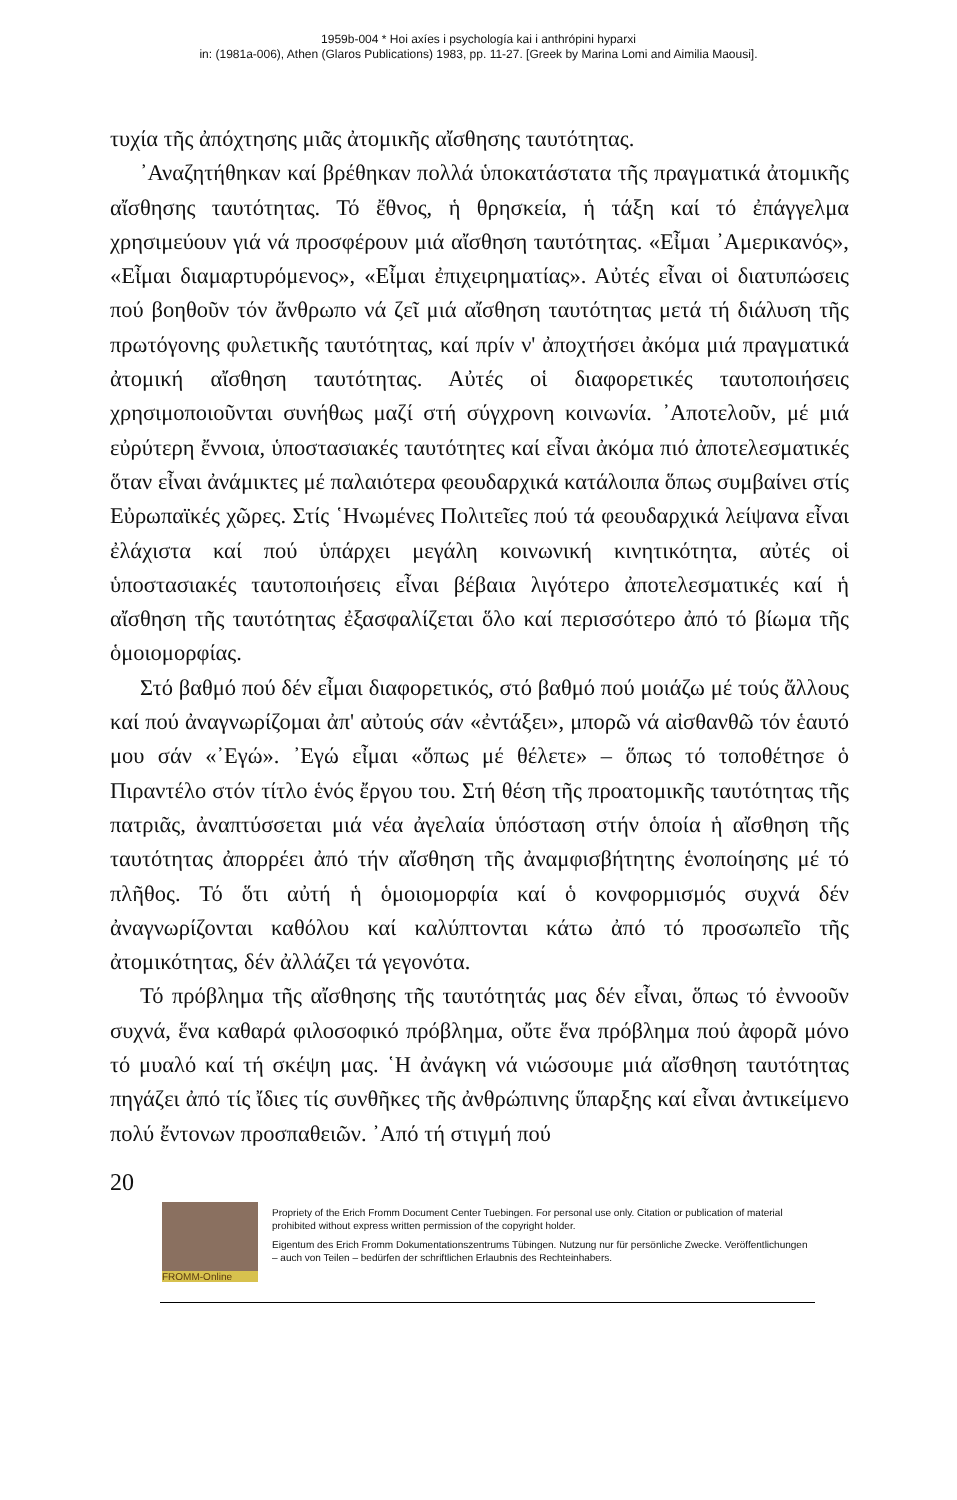1959b-004 * Hoi axíes i psychología kai i anthrópini hyparxi
in: (1981a-006), Athen (Glaros Publications) 1983, pp. 11-27. [Greek by Marina Lomi and Aimilia Maousi].
τυχία τῆς ἀπόχτησης μιᾶς ἀτομικῆς αἴσθησης ταυτότητας.
᾿Αναζητήθηκαν καί βρέθηκαν πολλά ὑποκατάστατα τῆς πραγματικά ἀτομικῆς αἴσθησης ταυτότητας. Τό ἔθνος, ἡ θρησκεία, ἡ τάξη καί τό ἐπάγγελμα χρησιμεύουν γιά νά προσφέρουν μιά αἴσθηση ταυτότητας. «Εἶμαι ᾿Αμερικανός», «Εἶμαι διαμαρτυρόμενος», «Εἶμαι ἐπιχειρηματίας». Αὐτές εἶναι οἱ διατυπώσεις πού βοηθοῦν τόν ἄνθρωπο νά ζεῖ μιά αἴσθηση ταυτότητας μετά τή διάλυση τῆς πρωτόγονης φυλετικῆς ταυτότητας, καί πρίν ν' ἀποχτήσει ἀκόμα μιά πραγματικά ἀτομική αἴσθηση ταυτότητας. Αὐτές οἱ διαφορετικές ταυτοποιήσεις χρησιμοποιοῦνται συνήθως μαζί στή σύγχρονη κοινωνία. ᾿Αποτελοῦν, μέ μιά εὐρύτερη ἔννοια, ὑποστασιακές ταυτότητες καί εἶναι ἀκόμα πιό ἀποτελεσματικές ὅταν εἶναι ἀνάμικτες μέ παλαιότερα φεουδαρχικά κατάλοιπα ὅπως συμβαίνει στίς Εὐρωπαϊκές χῶρες. Στίς ῾Ηνωμένες Πολιτεῖες πού τά φεουδαρχικά λείψανα εἶναι ἐλάχιστα καί πού ὑπάρχει μεγάλη κοινωνική κινητικότητα, αὐτές οἱ ὑποστασιακές ταυτοποιήσεις εἶναι βέβαια λιγότερο ἀποτελεσματικές καί ἡ αἴσθηση τῆς ταυτότητας ἐξασφαλίζεται ὅλο καί περισσότερο ἀπό τό βίωμα τῆς ὁμοιομορφίας.
Στό βαθμό πού δέν εἶμαι διαφορετικός, στό βαθμό πού μοιάζω μέ τούς ἄλλους καί πού ἀναγνωρίζομαι ἀπ' αὐτούς σάν «ἐντάξει», μπορῶ νά αἰσθανθῶ τόν ἑαυτό μου σάν «᾿Εγώ». ᾿Εγώ εἶμαι «ὅπως μέ θέλετε» – ὅπως τό τοποθέτησε ὁ Πιραντέλο στόν τίτλο ἑνός ἔργου του. Στή θέση τῆς προατομικῆς ταυτότητας τῆς πατριᾶς, ἀναπτύσσεται μιά νέα ἀγελαία ὑπόσταση στήν ὁποία ἡ αἴσθηση τῆς ταυτότητας ἀπορρέει ἀπό τήν αἴσθηση τῆς ἀναμφισβήτητης ἑνοποίησης μέ τό πλῆθος. Τό ὅτι αὐτή ἡ ὁμοιομορφία καί ὁ κονφορμισμός συχνά δέν ἀναγνωρίζονται καθόλου καί καλύπτονται κάτω ἀπό τό προσωπεῖο τῆς ἀτομικότητας, δέν ἀλλάζει τά γεγονότα.
Τό πρόβλημα τῆς αἴσθησης τῆς ταυτότητάς μας δέν εἶναι, ὅπως τό ἐννοοῦν συχνά, ἕνα καθαρά φιλοσοφικό πρόβλημα, οὔτε ἕνα πρόβλημα πού ἀφορᾶ μόνο τό μυαλό καί τή σκέψη μας. ῾Η ἀνάγκη νά νιώσουμε μιά αἴσθηση ταυτότητας πηγάζει ἀπό τίς ἴδιες τίς συνθῆκες τῆς ἀνθρώπινης ὕπαρξης καί εἶναι ἀντικείμενο πολύ ἔντονων προσπαθειῶν. ᾿Από τή στιγμή πού
20
FROMM-Online
Propriety of the Erich Fromm Document Center Tuebingen. For personal use only. Citation or publication of material prohibited without express written permission of the copyright holder.
Eigentum des Erich Fromm Dokumentationszentrums Tübingen. Nutzung nur für persönliche Zwecke. Veröffentlichungen – auch von Teilen – bedürfen der schriftlichen Erlaubnis des Rechteinhabers.